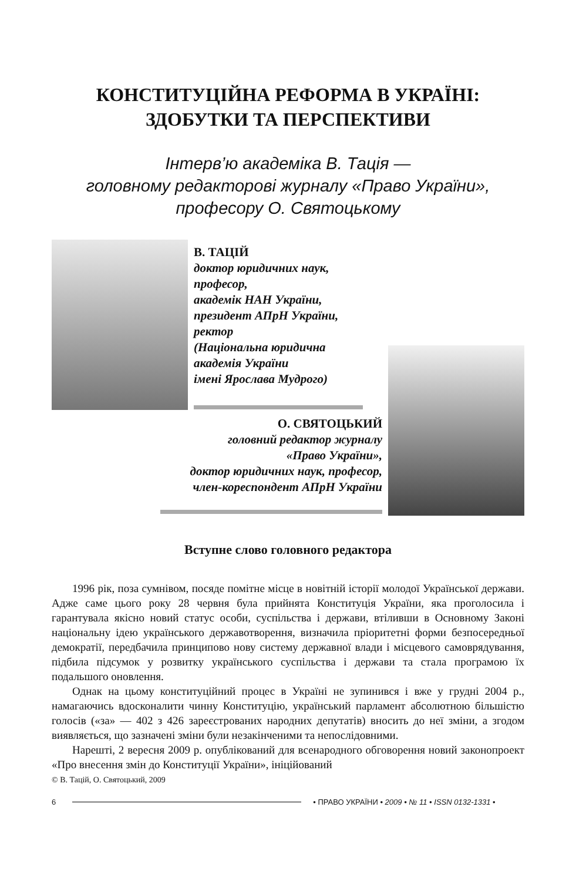КОНСТИТУЦІЙНА РЕФОРМА В УКРАЇНІ:
ЗДОБУТКИ ТА ПЕРСПЕКТИВИ
Інтерв’ю академіка В. Тація —
головному редакторові журналу «Право України»,
професору О. Святоцькому
В. ТАЦІЙ
доктор юридичних наук,
професор,
академік НАН України,
президент АПрН України,
ректор
(Національна юридична
академія України
імені Ярослава Мудрого)
О. СВЯТОЦЬКИЙ
головний редактор журналу
«Право України»,
доктор юридичних наук, професор,
член-кореспондент АПрН України
Вступне слово головного редактора
1996 рік, поза сумнівом, посяде помітне місце в новітній історії молодої Української держави. Адже саме цього року 28 червня була прийнята Конституція України, яка проголосила і гарантувала якісно новий статус особи, суспільства і держави, втіливши в Основному Законі національну ідею українського державотворення, визначила пріоритетні форми безпосередньої демократії, передбачила принципово нову систему державної влади і місцевого самоврядування, підбила підсумок у розвитку українського суспільства і держави та стала програмою їх подальшого оновлення.
Однак на цьому конституційний процес в Україні не зупинився і вже у грудні 2004 р., намагаючись вдосконалити чинну Конституцію, український парламент абсолютною більшістю голосів («за» — 402 з 426 зареєстрованих народних депутатів) вносить до неї зміни, а згодом виявляється, що зазначені зміни були незакінченими та непослідовними.
Нарешті, 2 вересня 2009 р. опублікований для всенародного обговорення новий законопроект «Про внесення змін до Конституції України», ініційований
© В. Тацій, О. Святоцький, 2009
6 • ПРАВО УКРАЇНИ • 2009 • № 11 • ISSN 0132-1331 •